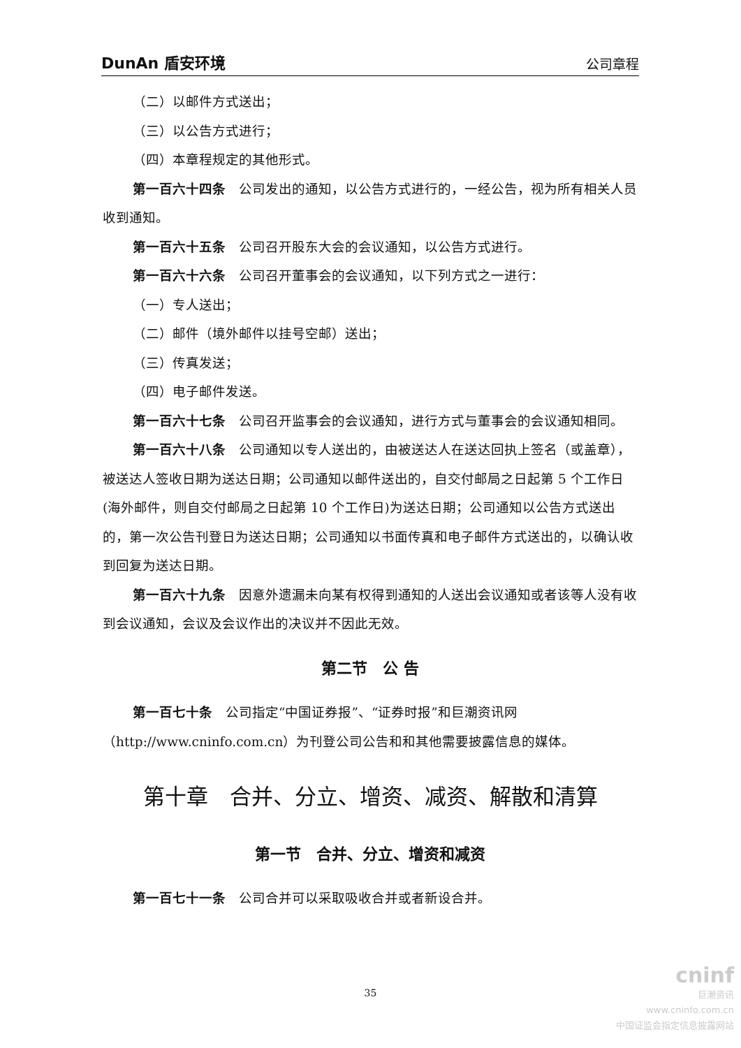DunAn 盾安环境 公司章程
（二）以邮件方式送出；
（三）以公告方式进行；
（四）本章程规定的其他形式。
第一百六十四条　公司发出的通知，以公告方式进行的，一经公告，视为所有相关人员收到通知。
第一百六十五条　公司召开股东大会的会议通知，以公告方式进行。
第一百六十六条　公司召开董事会的会议通知，以下列方式之一进行：
（一）专人送出；
（二）邮件（境外邮件以挂号空邮）送出；
（三）传真发送；
（四）电子邮件发送。
第一百六十七条　公司召开监事会的会议通知，进行方式与董事会的会议通知相同。
第一百六十八条　公司通知以专人送出的，由被送达人在送达回执上签名（或盖章），被送达人签收日期为送达日期；公司通知以邮件送出的，自交付邮局之日起第 5 个工作日(海外邮件，则自交付邮局之日起第 10 个工作日)为送达日期；公司通知以公告方式送出的，第一次公告刊登日为送达日期；公司通知以书面传真和电子邮件方式送出的，以确认收到回复为送达日期。
第一百六十九条　因意外遗漏未向某有权得到通知的人送出会议通知或者该等人没有收到会议通知，会议及会议作出的决议并不因此无效。
第二节　公 告
第一百七十条　公司指定“中国证券报”、“证券时报”和巨潮资讯网（http://www.cninfo.com.cn）为刊登公司公告和和其他需要披露信息的媒体。
第十章　合并、分立、增资、减资、解散和清算
第一节　合并、分立、增资和减资
第一百七十一条　公司合并可以采取吸收合并或者新设合并。
35
cninf
巨潮资讯
www.cninfo.com.cn
中国证监会指定信息披露网站